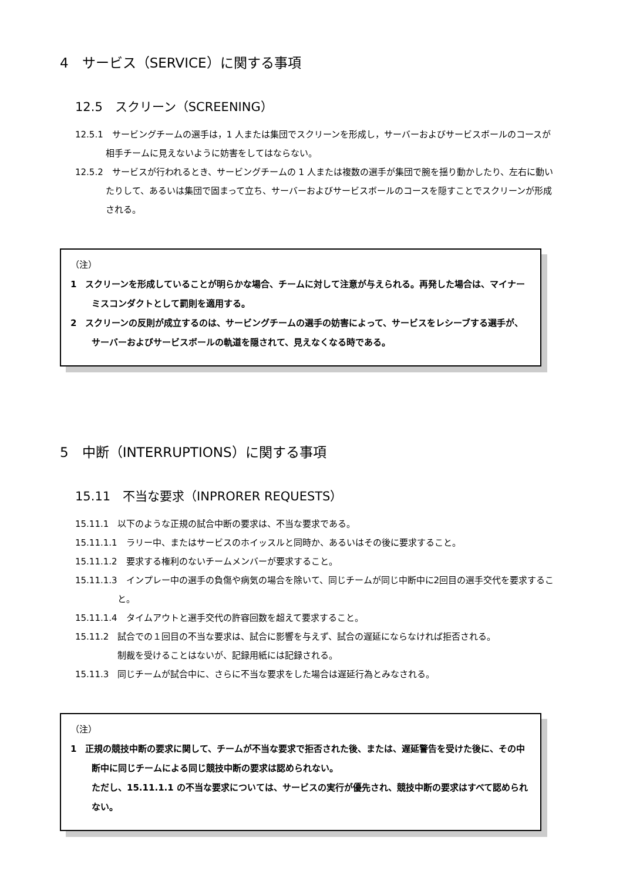4　サービス（SERVICE）に関する事項
12.5　スクリーン（SCREENING）
12.5.1　サービングチームの選手は，1 人または集団でスクリーンを形成し，サーバーおよびサービスボールのコースが相手チームに見えないように妨害をしてはならない。
12.5.2　サービスが行われるとき、サービングチームの 1 人または複数の選手が集団で腕を揺り動かしたり、左右に動いたりして、あるいは集団で固まって立ち、サーバーおよびサービスボールのコースを隠すことでスクリーンが形成される。
（注）
1　スクリーンを形成していることが明らかな場合、チームに対して注意が与えられる。再発した場合は、マイナーミスコンダクトとして罰則を適用する。
2　スクリーンの反則が成立するのは、サービングチームの選手の妨害によって、サービスをレシーブする選手が、サーバーおよびサービスボールの軌道を隠されて、見えなくなる時である。
5　中断（INTERRUPTIONS）に関する事項
15.11　不当な要求（INPRORER REQUESTS）
15.11.1　以下のような正規の試合中断の要求は、不当な要求である。
15.11.1.1　ラリー中、またはサービスのホイッスルと同時か、あるいはその後に要求すること。
15.11.1.2　要求する権利のないチームメンバーが要求すること。
15.11.1.3　インプレー中の選手の負傷や病気の場合を除いて、同じチームが同じ中断中に2回目の選手交代を要求すること。
15.11.1.4　タイムアウトと選手交代の許容回数を超えて要求すること。
15.11.2　試合での１回目の不当な要求は、試合に影響を与えず、試合の遅延にならなければ拒否される。
制裁を受けることはないが、記録用紙には記録される。
15.11.3　同じチームが試合中に、さらに不当な要求をした場合は遅延行為とみなされる。
（注）
1　正規の競技中断の要求に関して、チームが不当な要求で拒否された後、または、遅延警告を受けた後に、その中断中に同じチームによる同じ競技中断の要求は認められない。
ただし、15.11.1.1 の不当な要求については、サービスの実行が優先され、競技中断の要求はすべて認められない。